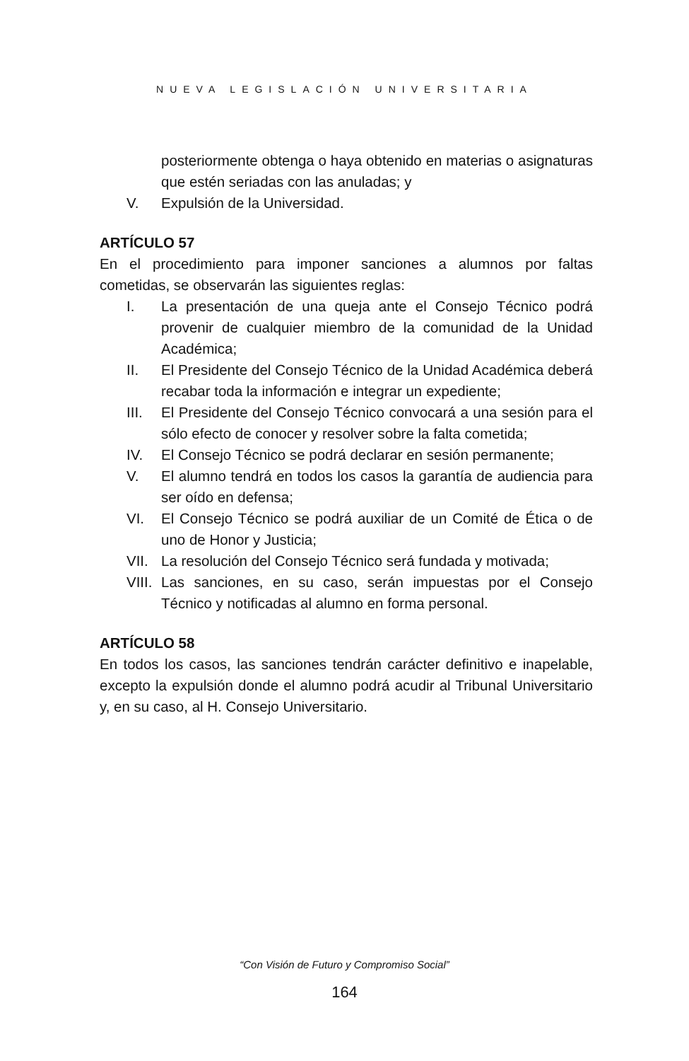NUEVA LEGISLACIÓN UNIVERSITARIA
posteriormente obtenga o haya obtenido en materias o asignaturas que estén seriadas con las anuladas; y
V. Expulsión de la Universidad.
ARTÍCULO 57
En el procedimiento para imponer sanciones a alumnos por faltas cometidas, se observarán las siguientes reglas:
I. La presentación de una queja ante el Consejo Técnico podrá provenir de cualquier miembro de la comunidad de la Unidad Académica;
II. El Presidente del Consejo Técnico de la Unidad Académica deberá recabar toda la información e integrar un expediente;
III. El Presidente del Consejo Técnico convocará a una sesión para el sólo efecto de conocer y resolver sobre la falta cometida;
IV. El Consejo Técnico se podrá declarar en sesión permanente;
V. El alumno tendrá en todos los casos la garantía de audiencia para ser oído en defensa;
VI. El Consejo Técnico se podrá auxiliar de un Comité de Ética o de uno de Honor y Justicia;
VII. La resolución del Consejo Técnico será fundada y motivada;
VIII. Las sanciones, en su caso, serán impuestas por el Consejo Técnico y notificadas al alumno en forma personal.
ARTÍCULO 58
En todos los casos, las sanciones tendrán carácter definitivo e inapelable, excepto la expulsión donde el alumno podrá acudir al Tribunal Universitario y, en su caso, al H. Consejo Universitario.
“Con Visión de Futuro y Compromiso Social”
164